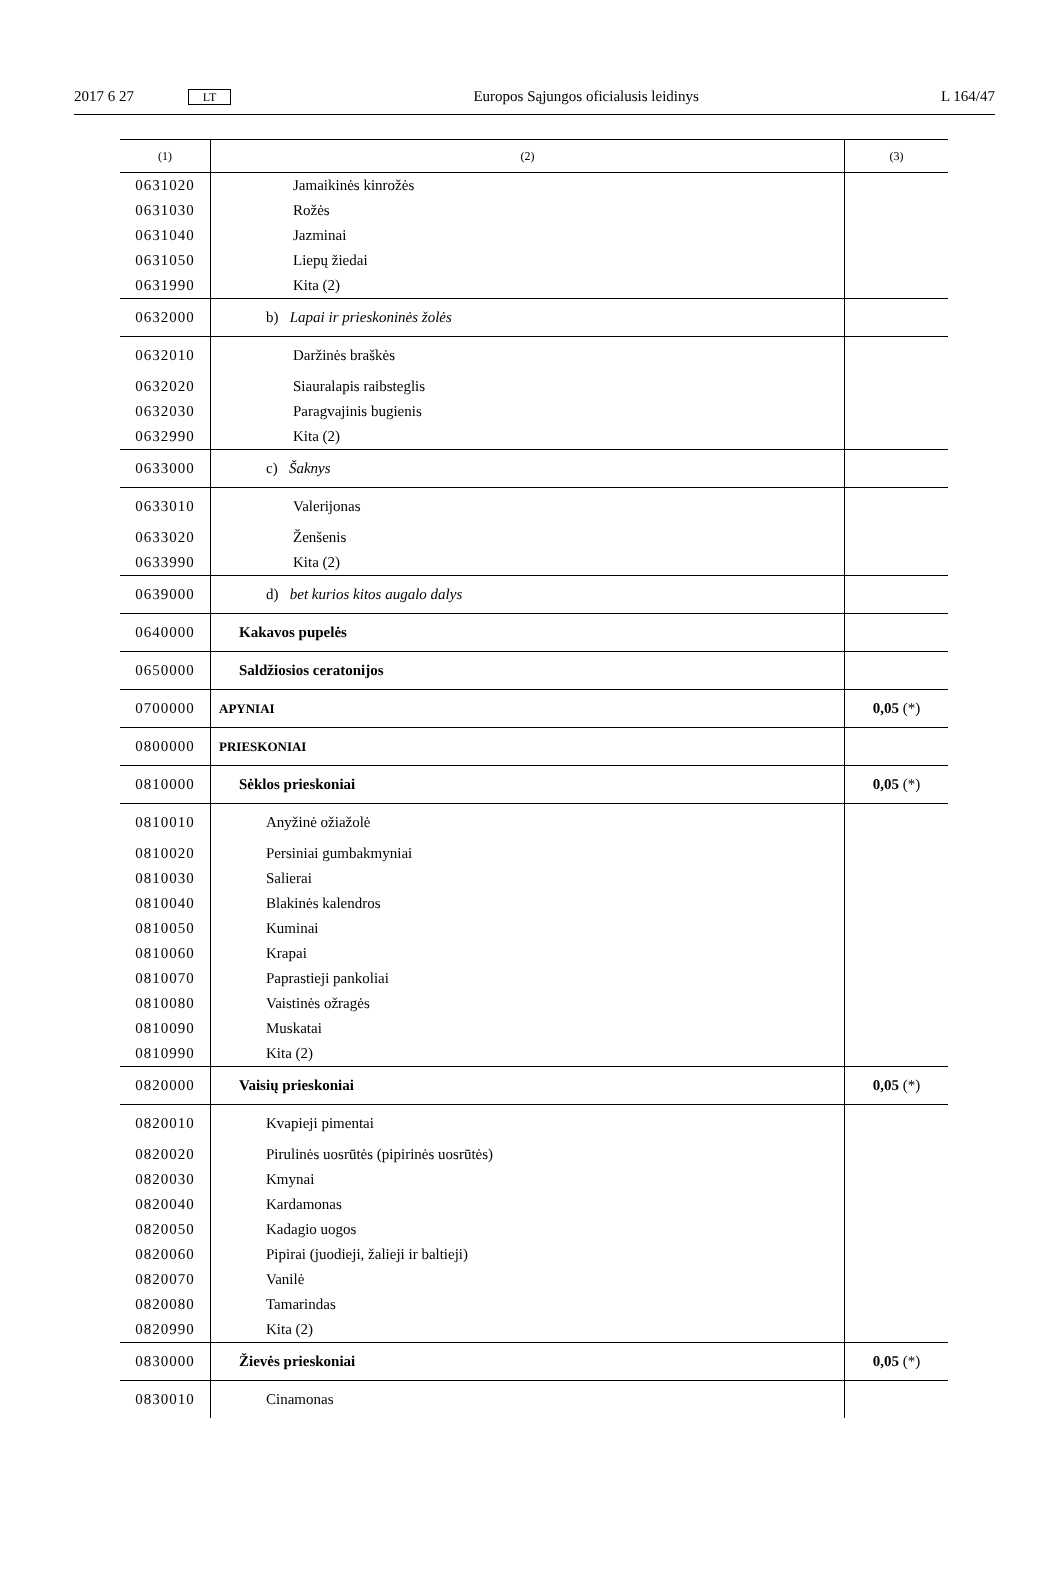2017 6 27 LT Europos Sąjungos oficialusis leidinys L 164/47
| (1) | (2) | (3) |
| --- | --- | --- |
| 0631020 | Jamaikinės kinrožės | |
| 0631030 | Rožės | |
| 0631040 | Jazminai | |
| 0631050 | Liepų žiedai | |
| 0631990 | Kita (2) | |
| 0632000 | b) Lapai ir prieskoninės žolės | |
| 0632010 | Daržinės braškės | |
| 0632020 | Siauralapis raibsteglis | |
| 0632030 | Paragvajinis bugienis | |
| 0632990 | Kita (2) | |
| 0633000 | c) Šaknys | |
| 0633010 | Valerijonas | |
| 0633020 | Ženšenis | |
| 0633990 | Kita (2) | |
| 0639000 | d) bet kurios kitos augalo dalys | |
| 0640000 | Kakavos pupelės | |
| 0650000 | Saldžiosios ceratonijos | |
| 0700000 | APYNIAI | 0,05 (*) |
| 0800000 | PRIESKONIAI | |
| 0810000 | Sėklos prieskoniai | 0,05 (*) |
| 0810010 | Anyžinė ožiažolė | |
| 0810020 | Persiniai gumbakmyniai | |
| 0810030 | Salierai | |
| 0810040 | Blakinės kalendros | |
| 0810050 | Kuminai | |
| 0810060 | Krapai | |
| 0810070 | Paprastieji pankoliai | |
| 0810080 | Vaistinės ožragės | |
| 0810090 | Muskatai | |
| 0810990 | Kita (2) | |
| 0820000 | Vaisių prieskoniai | 0,05 (*) |
| 0820010 | Kvapieji pimentai | |
| 0820020 | Pirulinės uosrūtės (pipirinės uosrūtės) | |
| 0820030 | Kmynai | |
| 0820040 | Kardamonas | |
| 0820050 | Kadagio uogos | |
| 0820060 | Pipirai (juodieji, žalieji ir baltieji) | |
| 0820070 | Vanilė | |
| 0820080 | Tamarindas | |
| 0820990 | Kita (2) | |
| 0830000 | Žievės prieskoniai | 0,05 (*) |
| 0830010 | Cinamonas | |